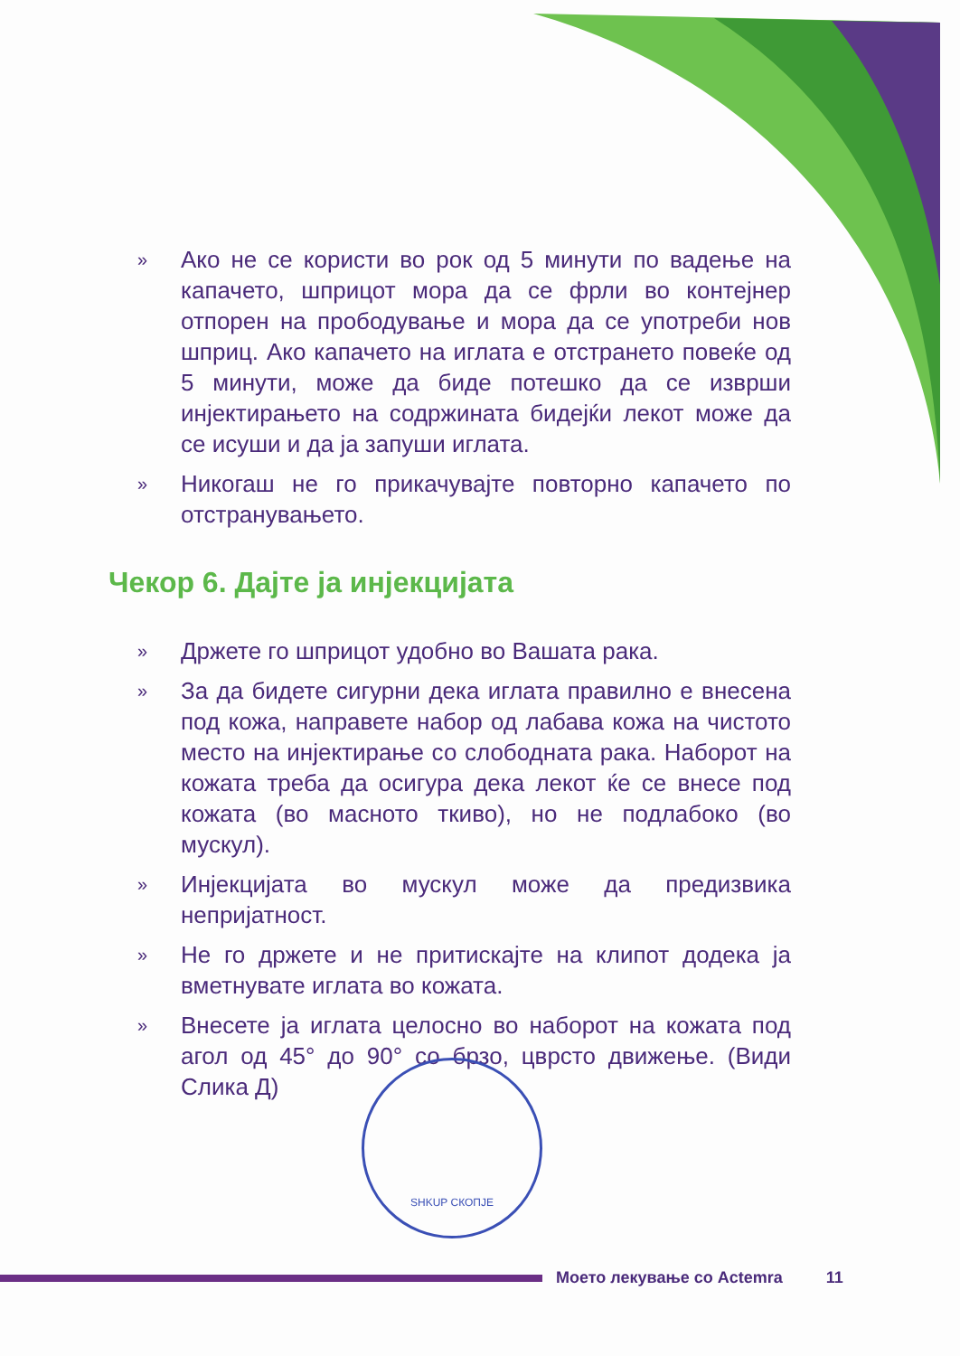» Ако не се користи во рок од 5 минути по вадење на капачето, шприцот мора да се фрли во контејнер отпорен на прободување и мора да се употреби нов шприц. Ако капачето на иглата е отстрането повеќе од 5 минути, може да биде потешко да се изврши инјектирањето на содржината бидејќи лекот може да се исуши и да ја запуши иглата.
» Никогаш не го прикачувајте повторно капачето по отстранувањето.
Чекор 6. Дајте ја инјекцијата
» Држете го шприцот удобно во Вашата рака.
» За да бидете сигурни дека иглата правилно е внесена под кожа, направете набор од лабава кожа на чистото место на инјектирање со слободната рака. Наборот на кожата треба да осигура дека лекот ќе се внесе под кожата (во масното ткиво), но не подлабоко (во мускул).
» Инјекцијата во мускул може да предизвика непријатност.
» Не го држете и не притискајте на клипот додека ја вметнувате иглата во кожата.
» Внесете ја иглата целосно во наборот на кожата под агол од 45° до 90° со брзо, цврсто движење. (Види Слика Д)
SHKUP СКОПЈЕ
Моето лекување со Actemra 11